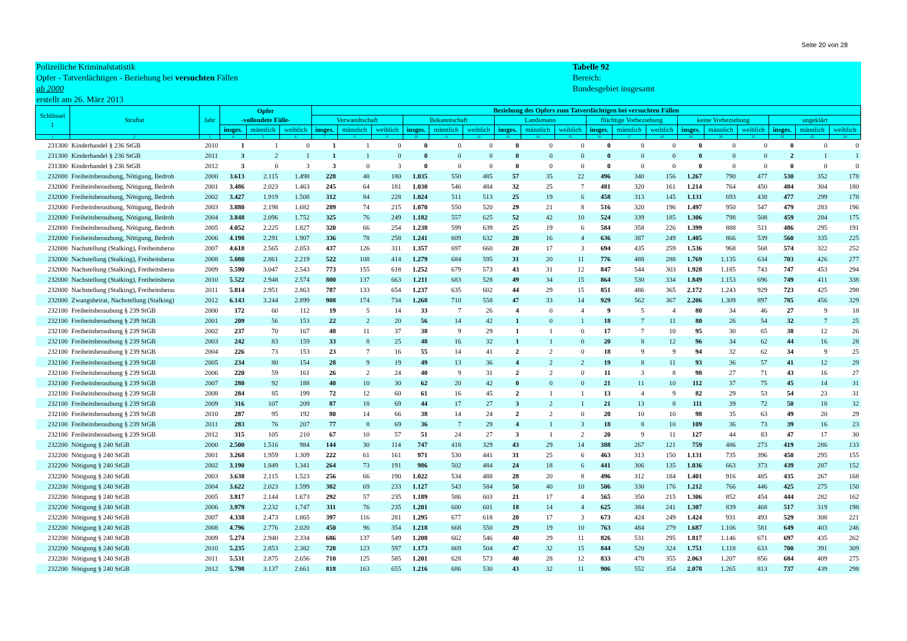Seite 20 von 28
Polizeiliche Kriminalstatistik
Opfer - Tatverdächtigen - Beziehung bei versuchten Fällen
ab 2000
erstellt am 26. März 2013
Tabelle 92
Bereich:
Bundesgebiet insgesamt
| Schlüssel 1 | Straftat | Jahr | Opfer -vollendete Fälle- | | | Beziehung des Opfers zum Tatverdächtigen bei versuchten Fällen | | | | | | | | | | | | | | | | | |
| --- | --- | --- | --- | --- | --- | --- | --- | --- | --- | --- | --- | --- | --- | --- | --- | --- | --- | --- | --- | --- | --- | --- | --- |
| | | | | | | Verwandtschaft | | | Bekanntschaft | | | Landsmann | | | flüchtige Vorbeziehung | | | keine Vorbeziehung | | | ungeklärt | | |
| | | | insges. | männlich | weiblich | insges. | männlich | weiblich | insges. | männlich | weiblich | insges. | männlich | weiblich | insges. | männlich | weiblich | insges. | männlich | weiblich | insges. | männlich | weiblich |
| 1 | 2 | 3 | 4 | 5 | 6 | 7 | 8 | 9 | 10 | 11 | 12 | 13 | 14 | 15 | 16 | 17 | 18 | 19 | 20 | 21 | 22 | 23 | 24 |
| 231300 | Kinderhandel § 236 StGB | 2010 | 1 | 1 | 0 | 1 | 1 | 0 | 0 | 0 | 0 | 0 | 0 | 0 | 0 | 0 | 0 | 0 | 0 | 0 | 0 | 0 | 0 |
| 231300 | Kinderhandel § 236 StGB | 2011 | 3 | 2 | 1 | 1 | 1 | 0 | 0 | 0 | 0 | 0 | 0 | 0 | 0 | 0 | 0 | 0 | 0 | 0 | 2 | 1 | 1 |
| 231300 | Kinderhandel § 236 StGB | 2012 | 3 | 0 | 3 | 3 | 0 | 3 | 0 | 0 | 0 | 0 | 0 | 0 | 0 | 0 | 0 | 0 | 0 | 0 | 0 | 0 | 0 |
| 232000 | Freiheitsberaubung, Nötigung, Bedroh | 2000 | 3.613 | 2.115 | 1.498 | 228 | 48 | 180 | 1.035 | 550 | 485 | 57 | 35 | 22 | 496 | 340 | 156 | 1.267 | 790 | 477 | 530 | 352 | 178 |
| 232000 | Freiheitsberaubung, Nötigung, Bedroh | 2001 | 3.486 | 2.023 | 1.463 | 245 | 64 | 181 | 1.030 | 546 | 484 | 32 | 25 | 7 | 481 | 320 | 161 | 1.214 | 764 | 450 | 484 | 304 | 180 |
| 232000 | Freiheitsberaubung, Nötigung, Bedroh | 2002 | 3.427 | 1.919 | 1.508 | 312 | 84 | 228 | 1.024 | 511 | 513 | 25 | 19 | 6 | 458 | 313 | 145 | 1.131 | 693 | 438 | 477 | 299 | 178 |
| 232000 | Freiheitsberaubung, Nötigung, Bedroh | 2003 | 3.880 | 2.198 | 1.682 | 289 | 74 | 215 | 1.070 | 550 | 520 | 29 | 21 | 8 | 516 | 320 | 196 | 1.497 | 950 | 547 | 479 | 283 | 196 |
| 232000 | Freiheitsberaubung, Nötigung, Bedroh | 2004 | 3.848 | 2.096 | 1.752 | 325 | 76 | 249 | 1.182 | 557 | 625 | 52 | 42 | 10 | 524 | 339 | 185 | 1.306 | 798 | 508 | 459 | 284 | 175 |
| 232000 | Freiheitsberaubung, Nötigung, Bedroh | 2005 | 4.052 | 2.225 | 1.827 | 320 | 66 | 254 | 1.238 | 599 | 639 | 25 | 19 | 6 | 584 | 358 | 226 | 1.399 | 888 | 511 | 486 | 295 | 191 |
| 232000 | Freiheitsberaubung, Nötigung, Bedroh | 2006 | 4.198 | 2.291 | 1.907 | 336 | 78 | 258 | 1.241 | 609 | 632 | 20 | 16 | 4 | 636 | 387 | 249 | 1.405 | 866 | 539 | 560 | 335 | 225 |
| 232000 | Nachstellung (Stalking), Freiheitsberaı | 2007 | 4.618 | 2.565 | 2.053 | 437 | 126 | 311 | 1.357 | 697 | 660 | 20 | 17 | 3 | 694 | 435 | 259 | 1.536 | 968 | 568 | 574 | 322 | 252 |
| 232000 | Nachstellung (Stalking), Freiheitsberaı | 2008 | 5.080 | 2.861 | 2.219 | 522 | 108 | 414 | 1.279 | 684 | 595 | 31 | 20 | 11 | 776 | 488 | 288 | 1.769 | 1.135 | 634 | 703 | 426 | 277 |
| 232000 | Nachstellung (Stalking), Freiheitsberaı | 2009 | 5.590 | 3.047 | 2.543 | 773 | 155 | 618 | 1.252 | 679 | 573 | 43 | 31 | 12 | 847 | 544 | 303 | 1.928 | 1.185 | 743 | 747 | 453 | 294 |
| 232000 | Nachstellung (Stalking), Freiheitsberaı | 2010 | 5.522 | 2.948 | 2.574 | 800 | 137 | 663 | 1.211 | 683 | 528 | 49 | 34 | 15 | 864 | 530 | 334 | 1.849 | 1.153 | 696 | 749 | 411 | 338 |
| 232000 | Nachstellung (Stalking), Freiheitsberaı | 2011 | 5.814 | 2.951 | 2.863 | 787 | 133 | 654 | 1.237 | 635 | 602 | 44 | 29 | 15 | 851 | 486 | 365 | 2.172 | 1.243 | 929 | 723 | 425 | 298 |
| 232000 | Zwangsheirat, Nachstellung (Stalking) | 2012 | 6.143 | 3.244 | 2.899 | 908 | 174 | 734 | 1.268 | 710 | 558 | 47 | 33 | 14 | 929 | 562 | 367 | 2.206 | 1.309 | 897 | 785 | 456 | 329 |
| 232100 | Freiheitsberaubung § 239 StGB | 2000 | 172 | 60 | 112 | 19 | 5 | 14 | 33 | 7 | 26 | 4 | 0 | 4 | 9 | 5 | 4 | 80 | 34 | 46 | 27 | 9 | 18 |
| 232100 | Freiheitsberaubung § 239 StGB | 2001 | 209 | 56 | 153 | 22 | 2 | 20 | 56 | 14 | 42 | 1 | 0 | 1 | 18 | 7 | 11 | 80 | 26 | 54 | 32 | 7 | 25 |
| 232100 | Freiheitsberaubung § 239 StGB | 2002 | 237 | 70 | 167 | 48 | 11 | 37 | 38 | 9 | 29 | 1 | 1 | 0 | 17 | 7 | 10 | 95 | 30 | 65 | 38 | 12 | 26 |
| 232100 | Freiheitsberaubung § 239 StGB | 2003 | 242 | 83 | 159 | 33 | 8 | 25 | 48 | 16 | 32 | 1 | 1 | 0 | 20 | 8 | 12 | 96 | 34 | 62 | 44 | 16 | 28 |
| 232100 | Freiheitsberaubung § 239 StGB | 2004 | 226 | 73 | 153 | 23 | 7 | 16 | 55 | 14 | 41 | 2 | 2 | 0 | 18 | 9 | 9 | 94 | 32 | 62 | 34 | 9 | 25 |
| 232100 | Freiheitsberaubung § 239 StGB | 2005 | 234 | 80 | 154 | 28 | 9 | 19 | 49 | 13 | 36 | 4 | 2 | 2 | 19 | 8 | 11 | 93 | 36 | 57 | 41 | 12 | 29 |
| 232100 | Freiheitsberaubung § 239 StGB | 2006 | 220 | 59 | 161 | 26 | 2 | 24 | 40 | 9 | 31 | 2 | 2 | 0 | 11 | 3 | 8 | 98 | 27 | 71 | 43 | 16 | 27 |
| 232100 | Freiheitsberaubung § 239 StGB | 2007 | 280 | 92 | 188 | 40 | 10 | 30 | 62 | 20 | 42 | 0 | 0 | 0 | 21 | 11 | 10 | 112 | 37 | 75 | 45 | 14 | 31 |
| 232100 | Freiheitsberaubung § 239 StGB | 2008 | 284 | 85 | 199 | 72 | 12 | 60 | 61 | 16 | 45 | 2 | 1 | 1 | 13 | 4 | 9 | 82 | 29 | 53 | 54 | 23 | 31 |
| 232100 | Freiheitsberaubung § 239 StGB | 2009 | 316 | 107 | 209 | 87 | 18 | 69 | 44 | 17 | 27 | 3 | 2 | 1 | 21 | 13 | 8 | 111 | 39 | 72 | 50 | 18 | 32 |
| 232100 | Freiheitsberaubung § 239 StGB | 2010 | 287 | 95 | 192 | 80 | 14 | 66 | 38 | 14 | 24 | 2 | 2 | 0 | 20 | 10 | 10 | 98 | 35 | 63 | 49 | 20 | 29 |
| 232100 | Freiheitsberaubung § 239 StGB | 2011 | 283 | 76 | 207 | 77 | 8 | 69 | 36 | 7 | 29 | 4 | 1 | 3 | 18 | 8 | 10 | 109 | 36 | 73 | 39 | 16 | 23 |
| 232100 | Freiheitsberaubung § 239 StGB | 2012 | 315 | 105 | 210 | 67 | 10 | 57 | 51 | 24 | 27 | 3 | 1 | 2 | 20 | 9 | 11 | 127 | 44 | 83 | 47 | 17 | 30 |
| 232200 | Nötigung § 240 StGB | 2000 | 2.500 | 1.516 | 984 | 144 | 30 | 114 | 747 | 418 | 329 | 43 | 29 | 14 | 388 | 267 | 121 | 759 | 486 | 273 | 419 | 286 | 133 |
| 232200 | Nötigung § 240 StGB | 2001 | 3.268 | 1.959 | 1.309 | 222 | 61 | 161 | 971 | 530 | 441 | 31 | 25 | 6 | 463 | 313 | 150 | 1.131 | 735 | 396 | 450 | 295 | 155 |
| 232200 | Nötigung § 240 StGB | 2002 | 3.190 | 1.849 | 1.341 | 264 | 73 | 191 | 986 | 502 | 484 | 24 | 18 | 6 | 441 | 306 | 135 | 1.036 | 663 | 373 | 439 | 287 | 152 |
| 232200 | Nötigung § 240 StGB | 2003 | 3.638 | 2.115 | 1.523 | 256 | 66 | 190 | 1.022 | 534 | 488 | 28 | 20 | 8 | 496 | 312 | 184 | 1.401 | 916 | 485 | 435 | 267 | 168 |
| 232200 | Nötigung § 240 StGB | 2004 | 3.622 | 2.023 | 1.599 | 302 | 69 | 233 | 1.127 | 543 | 584 | 50 | 40 | 10 | 506 | 330 | 176 | 1.212 | 766 | 446 | 425 | 275 | 150 |
| 232200 | Nötigung § 240 StGB | 2005 | 3.817 | 2.144 | 1.673 | 292 | 57 | 235 | 1.189 | 586 | 603 | 21 | 17 | 4 | 565 | 350 | 215 | 1.306 | 852 | 454 | 444 | 282 | 162 |
| 232200 | Nötigung § 240 StGB | 2006 | 3.979 | 2.232 | 1.747 | 311 | 76 | 235 | 1.201 | 600 | 601 | 18 | 14 | 4 | 625 | 384 | 241 | 1.307 | 839 | 468 | 517 | 319 | 198 |
| 232200 | Nötigung § 240 StGB | 2007 | 4.338 | 2.473 | 1.865 | 397 | 116 | 281 | 1.295 | 677 | 618 | 20 | 17 | 3 | 673 | 424 | 249 | 1.424 | 931 | 493 | 529 | 308 | 221 |
| 232200 | Nötigung § 240 StGB | 2008 | 4.796 | 2.776 | 2.020 | 450 | 96 | 354 | 1.218 | 668 | 550 | 29 | 19 | 10 | 763 | 484 | 279 | 1.687 | 1.106 | 581 | 649 | 403 | 246 |
| 232200 | Nötigung § 240 StGB | 2009 | 5.274 | 2.940 | 2.334 | 686 | 137 | 549 | 1.208 | 662 | 546 | 40 | 29 | 11 | 826 | 531 | 295 | 1.817 | 1.146 | 671 | 697 | 435 | 262 |
| 232200 | Nötigung § 240 StGB | 2010 | 5.235 | 2.853 | 2.382 | 720 | 123 | 597 | 1.173 | 669 | 504 | 47 | 32 | 15 | 844 | 520 | 324 | 1.751 | 1.118 | 633 | 700 | 391 | 309 |
| 232200 | Nötigung § 240 StGB | 2011 | 5.531 | 2.875 | 2.656 | 710 | 125 | 585 | 1.201 | 628 | 573 | 40 | 28 | 12 | 833 | 478 | 355 | 2.063 | 1.207 | 856 | 684 | 409 | 275 |
| 232200 | Nötigung § 240 StGB | 2012 | 5.798 | 3.137 | 2.661 | 818 | 163 | 655 | 1.216 | 686 | 530 | 43 | 32 | 11 | 906 | 552 | 354 | 2.078 | 1.265 | 813 | 737 | 439 | 298 |